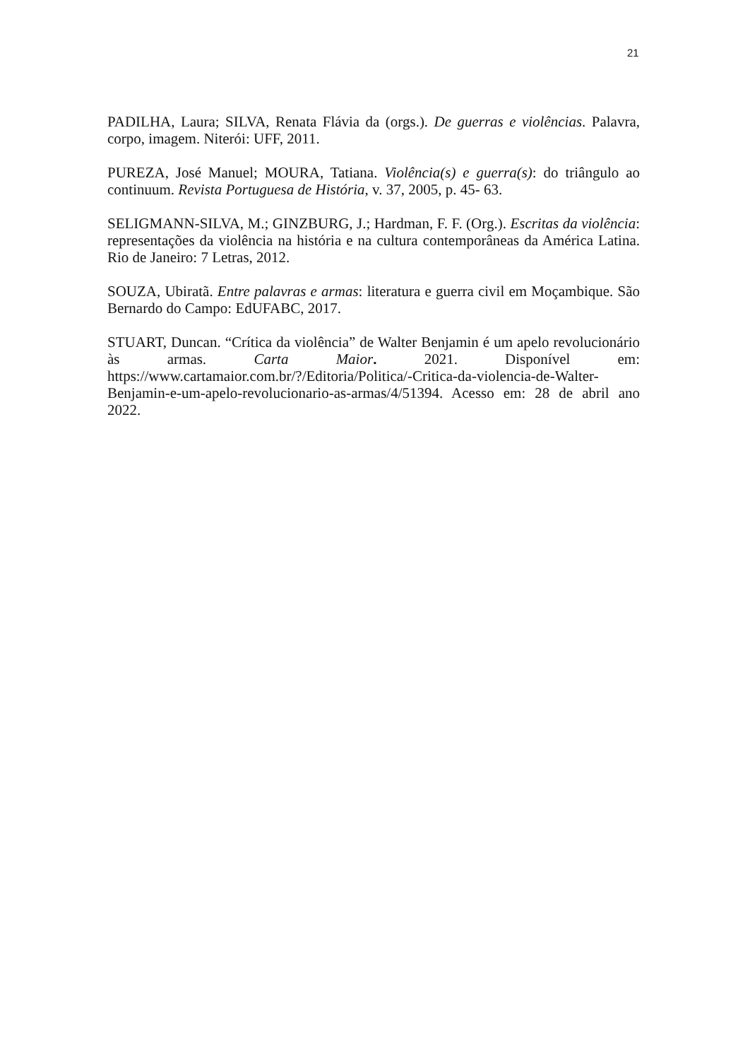21
PADILHA, Laura; SILVA, Renata Flávia da (orgs.). De guerras e violências. Palavra, corpo, imagem. Niterói: UFF, 2011.
PUREZA, José Manuel; MOURA, Tatiana. Violência(s) e guerra(s): do triângulo ao continuum. Revista Portuguesa de História, v. 37, 2005, p. 45- 63.
SELIGMANN-SILVA, M.; GINZBURG, J.; Hardman, F. F. (Org.). Escritas da violência: representações da violência na história e na cultura contemporâneas da América Latina. Rio de Janeiro: 7 Letras, 2012.
SOUZA, Ubiratã. Entre palavras e armas: literatura e guerra civil em Moçambique. São Bernardo do Campo: EdUFABC, 2017.
STUART, Duncan. “Crítica da violência” de Walter Benjamin é um apelo revolucionário às armas. Carta Maior. 2021. Disponível em: https://www.cartamaior.com.br/?/Editoria/Politica/-Critica-da-violencia-de-Walter-Benjamin-e-um-apelo-revolucionario-as-armas/4/51394. Acesso em: 28 de abril ano 2022.